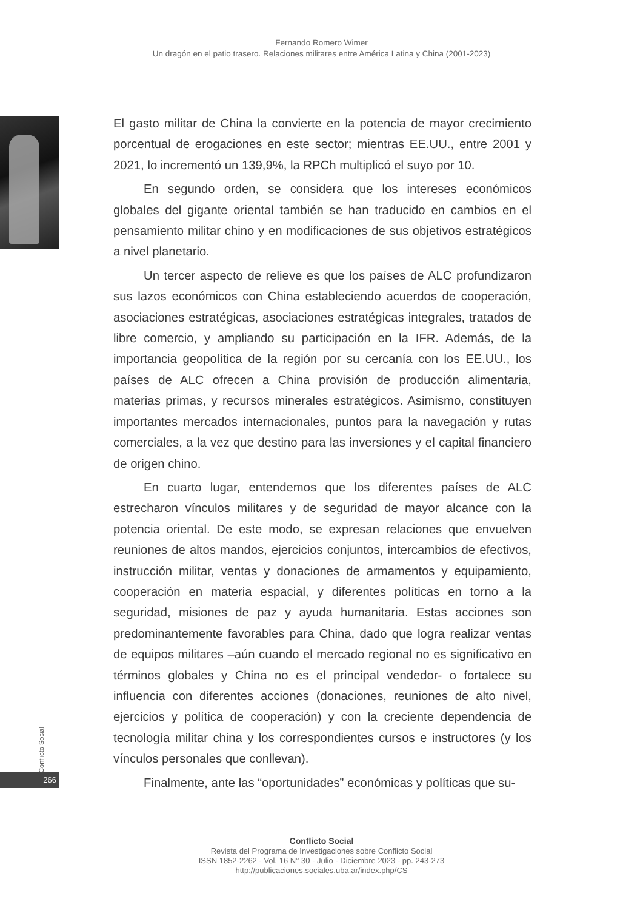Fernando Romero Wimer
Un dragón en el patio trasero. Relaciones militares entre América Latina y China (2001-2023)
El gasto militar de China la convierte en la potencia de mayor crecimiento porcentual de erogaciones en este sector; mientras EE.UU., entre 2001 y 2021, lo incrementó un 139,9%, la RPCh multiplicó el suyo por 10.
En segundo orden, se considera que los intereses económicos globales del gigante oriental también se han traducido en cambios en el pensamiento militar chino y en modificaciones de sus objetivos estratégicos a nivel planetario.
Un tercer aspecto de relieve es que los países de ALC profundizaron sus lazos económicos con China estableciendo acuerdos de cooperación, asociaciones estratégicas, asociaciones estratégicas integrales, tratados de libre comercio, y ampliando su participación en la IFR. Además, de la importancia geopolítica de la región por su cercanía con los EE.UU., los países de ALC ofrecen a China provisión de producción alimentaria, materias primas, y recursos minerales estratégicos. Asimismo, constituyen importantes mercados internacionales, puntos para la navegación y rutas comerciales, a la vez que destino para las inversiones y el capital financiero de origen chino.
En cuarto lugar, entendemos que los diferentes países de ALC estrecharon vínculos militares y de seguridad de mayor alcance con la potencia oriental. De este modo, se expresan relaciones que envuelven reuniones de altos mandos, ejercicios conjuntos, intercambios de efectivos, instrucción militar, ventas y donaciones de armamentos y equipamiento, cooperación en materia espacial, y diferentes políticas en torno a la seguridad, misiones de paz y ayuda humanitaria. Estas acciones son predominantemente favorables para China, dado que logra realizar ventas de equipos militares –aún cuando el mercado regional no es significativo en términos globales y China no es el principal vendedor- o fortalece su influencia con diferentes acciones (donaciones, reuniones de alto nivel, ejercicios y política de cooperación) y con la creciente dependencia de tecnología militar china y los correspondientes cursos e instructores (y los vínculos personales que conllevan).
Finalmente, ante las “oportunidades” económicas y políticas que su-
Conflicto Social
266
Conflicto Social
Revista del Programa de Investigaciones sobre Conflicto Social
ISSN 1852-2262 - Vol. 16 N° 30 - Julio - Diciembre 2023 - pp. 243-273
http://publicaciones.sociales.uba.ar/index.php/CS